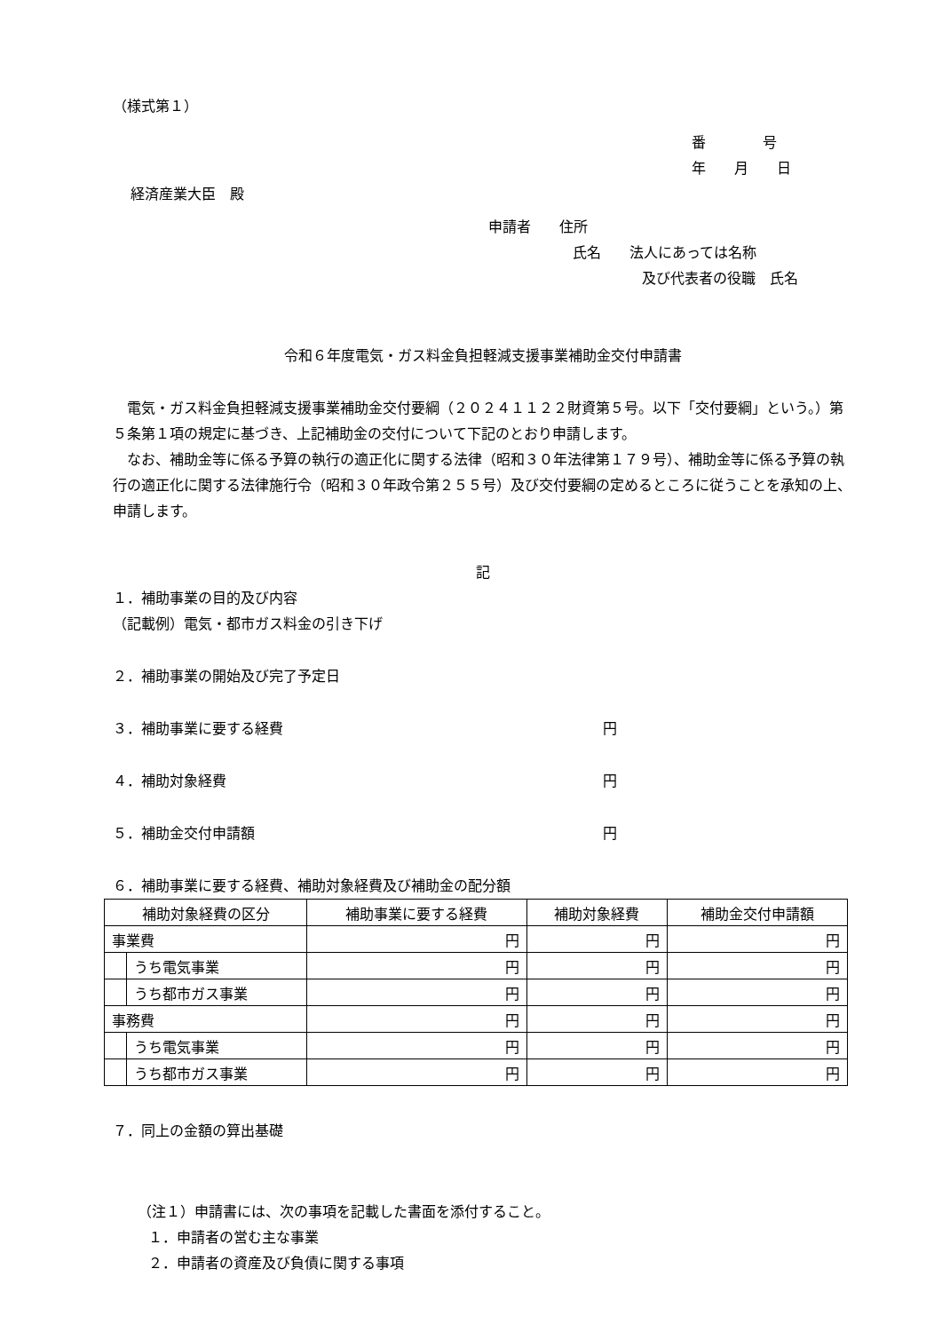（様式第１）
番　　　　号
年　　月　　日
経済産業大臣　殿
申請者　　住所
氏名　　法人にあっては名称
及び代表者の役職　氏名
令和６年度電気・ガス料金負担軽減支援事業補助金交付申請書
　電気・ガス料金負担軽減支援事業補助金交付要綱（２０２４１１２２財資第５号。以下「交付要綱」という。）第５条第１項の規定に基づき、上記補助金の交付について下記のとおり申請します。
　なお、補助金等に係る予算の執行の適正化に関する法律（昭和３０年法律第１７９号）、補助金等に係る予算の執行の適正化に関する法律施行令（昭和３０年政令第２５５号）及び交付要綱の定めるところに従うことを承知の上、申請します。
記
１．補助事業の目的及び内容
（記載例）電気・都市ガス料金の引き下げ
２．補助事業の開始及び完了予定日
３．補助事業に要する経費 円
４．補助対象経費 円
５．補助金交付申請額 円
６．補助事業に要する経費、補助対象経費及び補助金の配分額
| 補助対象経費の区分 | | 補助事業に要する経費 | 補助対象経費 | 補助金交付申請額 |
| --- | --- | --- | --- | --- |
| 事業費 | | 円 | 円 | 円 |
| | うち電気事業 | 円 | 円 | 円 |
| | うち都市ガス事業 | 円 | 円 | 円 |
| 事務費 | | 円 | 円 | 円 |
| | うち電気事業 | 円 | 円 | 円 |
| | うち都市ガス事業 | 円 | 円 | 円 |
７．同上の金額の算出基礎
（注１）申請書には、次の事項を記載した書面を添付すること。
１．申請者の営む主な事業
２．申請者の資産及び負債に関する事項